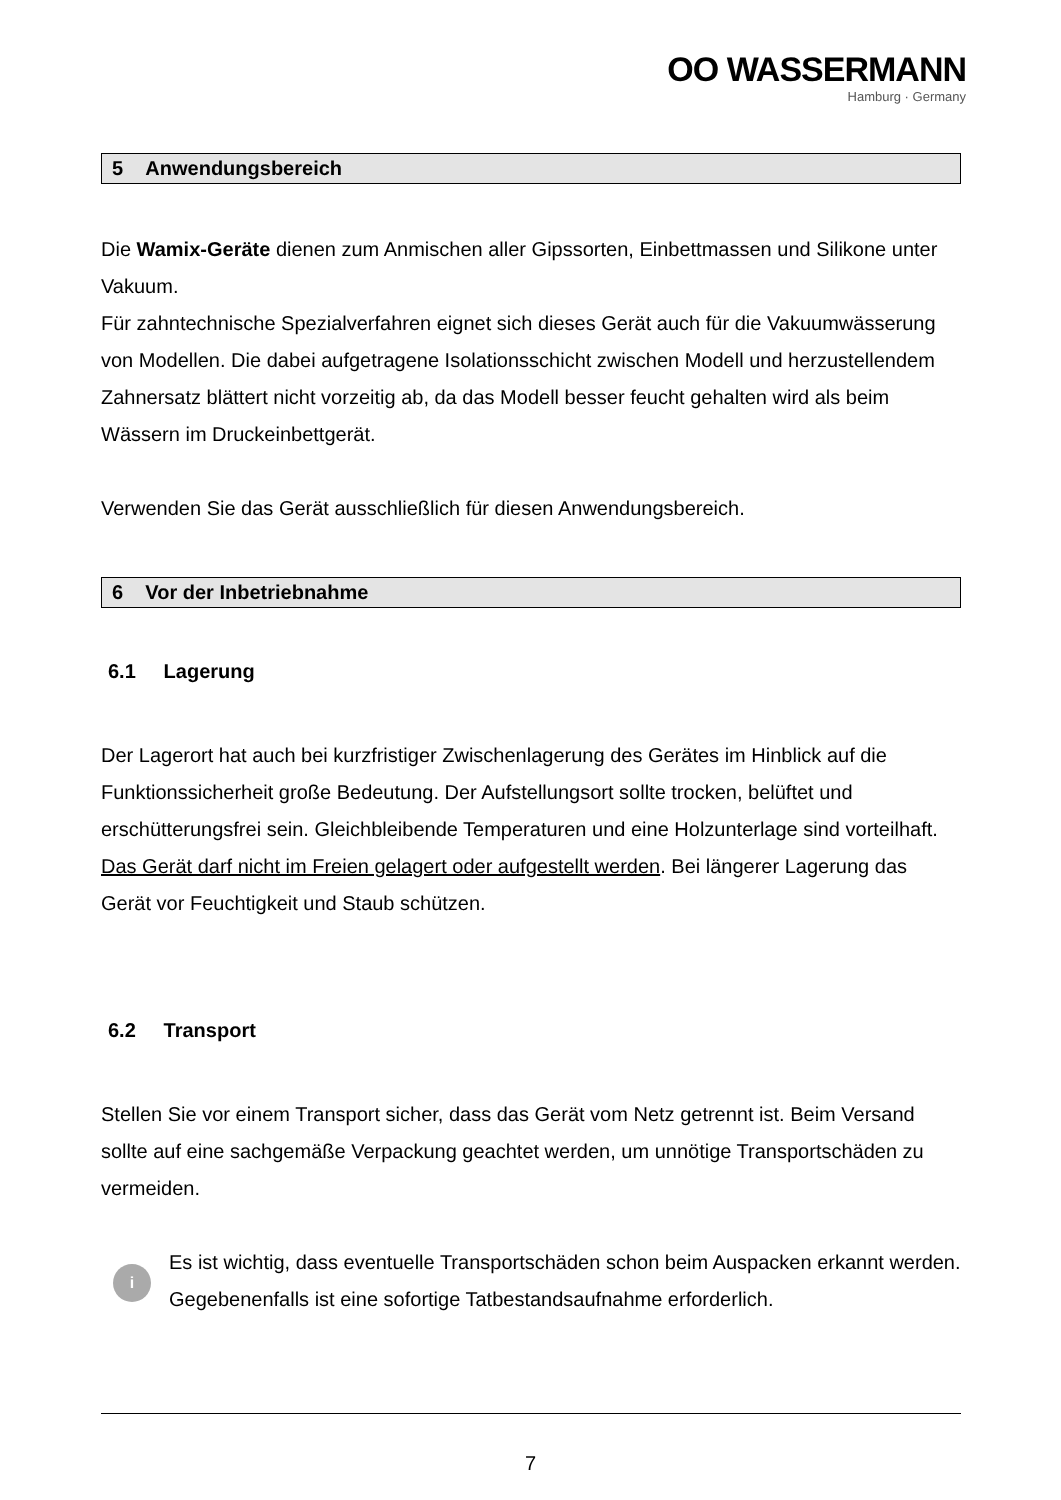OO WASSERMANN
Hamburg · Germany
5 Anwendungsbereich
Die Wamix-Geräte dienen zum Anmischen aller Gipssorten, Einbettmassen und Silikone unter Vakuum.
Für zahntechnische Spezialverfahren eignet sich dieses Gerät auch für die Vakuumwässerung von Modellen. Die dabei aufgetragene Isolationsschicht zwischen Modell und herzustellendem Zahnersatz blättert nicht vorzeitig ab, da das Modell besser feucht gehalten wird als beim Wässern im Druckeinbettgerät.
Verwenden Sie das Gerät ausschließlich für diesen Anwendungsbereich.
6 Vor der Inbetriebnahme
6.1 Lagerung
Der Lagerort hat auch bei kurzfristiger Zwischenlagerung des Gerätes im Hinblick auf die Funktionssicherheit große Bedeutung. Der Aufstellungsort sollte trocken, belüftet und erschütterungsfrei sein. Gleichbleibende Temperaturen und eine Holzunterlage sind vorteilhaft. Das Gerät darf nicht im Freien gelagert oder aufgestellt werden. Bei längerer Lagerung das Gerät vor Feuchtigkeit und Staub schützen.
6.2 Transport
Stellen Sie vor einem Transport sicher, dass das Gerät vom Netz getrennt ist. Beim Versand sollte auf eine sachgemäße Verpackung geachtet werden, um unnötige Transportschäden zu vermeiden.
i
Es ist wichtig, dass eventuelle Transportschäden schon beim Auspacken erkannt werden. Gegebenenfalls ist eine sofortige Tatbestandsaufnahme erforderlich.
7